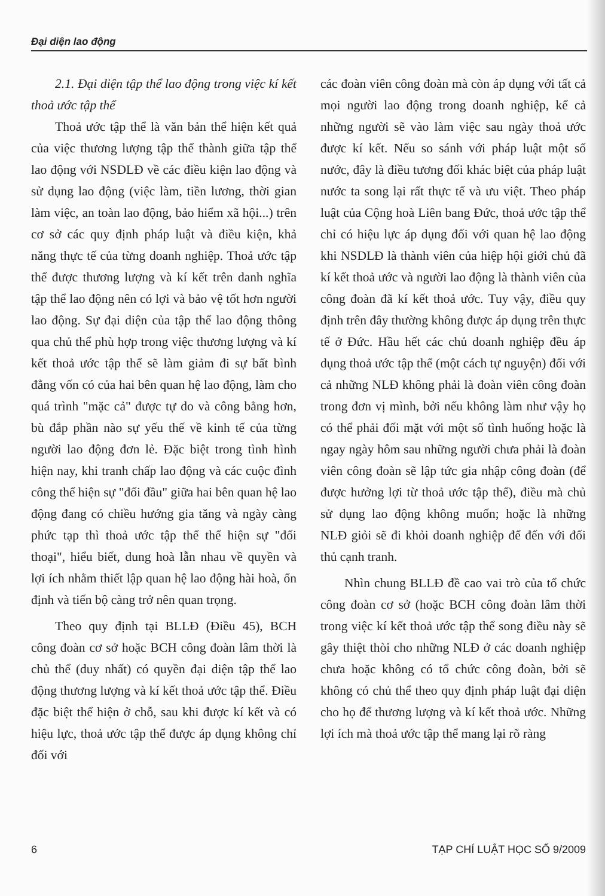Đại diện lao động
2.1. Đại diện tập thể lao động trong việc kí kết thoả ước tập thể
Thoả ước tập thể là văn bản thể hiện kết quả của việc thương lượng tập thể thành giữa tập thể lao động với NSDLĐ về các điều kiện lao động và sử dụng lao động (việc làm, tiền lương, thời gian làm việc, an toàn lao động, bảo hiểm xã hội...) trên cơ sở các quy định pháp luật và điều kiện, khả năng thực tế của từng doanh nghiệp. Thoả ước tập thể được thương lượng và kí kết trên danh nghĩa tập thể lao động nên có lợi và bảo vệ tốt hơn người lao động. Sự đại diện của tập thể lao động thông qua chủ thể phù hợp trong việc thương lượng và kí kết thoả ước tập thể sẽ làm giảm đi sự bất bình đẳng vốn có của hai bên quan hệ lao động, làm cho quá trình "mặc cả" được tự do và công bằng hơn, bù đắp phần nào sự yếu thế về kinh tế của từng người lao động đơn lẻ. Đặc biệt trong tình hình hiện nay, khi tranh chấp lao động và các cuộc đình công thể hiện sự "đối đầu" giữa hai bên quan hệ lao động đang có chiều hướng gia tăng và ngày càng phức tạp thì thoả ước tập thể thể hiện sự "đối thoại", hiểu biết, dung hoà lẫn nhau về quyền và lợi ích nhằm thiết lập quan hệ lao động hài hoà, ổn định và tiến bộ càng trở nên quan trọng.
Theo quy định tại BLLĐ (Điều 45), BCH công đoàn cơ sở hoặc BCH công đoàn lâm thời là chủ thể (duy nhất) có quyền đại diện tập thể lao động thương lượng và kí kết thoả ước tập thể. Điều đặc biệt thể hiện ở chỗ, sau khi được kí kết và có hiệu lực, thoả ước tập thể được áp dụng không chỉ đối với
các đoàn viên công đoàn mà còn áp dụng với tất cả mọi người lao động trong doanh nghiệp, kể cả những người sẽ vào làm việc sau ngày thoả ước được kí kết. Nếu so sánh với pháp luật một số nước, đây là điều tương đối khác biệt của pháp luật nước ta song lại rất thực tế và ưu việt. Theo pháp luật của Cộng hoà Liên bang Đức, thoả ước tập thể chỉ có hiệu lực áp dụng đối với quan hệ lao động khi NSDLĐ là thành viên của hiệp hội giới chủ đã kí kết thoả ước và người lao động là thành viên của công đoàn đã kí kết thoả ước. Tuy vậy, điều quy định trên đây thường không được áp dụng trên thực tế ở Đức. Hầu hết các chủ doanh nghiệp đều áp dụng thoả ước tập thể (một cách tự nguyện) đối với cả những NLĐ không phải là đoàn viên công đoàn trong đơn vị mình, bởi nếu không làm như vậy họ có thể phải đối mặt với một số tình huống hoặc là ngay ngày hôm sau những người chưa phải là đoàn viên công đoàn sẽ lập tức gia nhập công đoàn (để được hưởng lợi từ thoả ước tập thể), điều mà chủ sử dụng lao động không muốn; hoặc là những NLĐ giỏi sẽ đi khỏi doanh nghiệp để đến với đối thủ cạnh tranh.
Nhìn chung BLLĐ đề cao vai trò của tổ chức công đoàn cơ sở (hoặc BCH công đoàn lâm thời trong việc kí kết thoả ước tập thể song điều này sẽ gây thiệt thòi cho những NLĐ ở các doanh nghiệp chưa hoặc không có tổ chức công đoàn, bởi sẽ không có chủ thể theo quy định pháp luật đại diện cho họ để thương lượng và kí kết thoả ước. Những lợi ích mà thoả ước tập thể mang lại rõ ràng
6 TẠP CHÍ LUẬT HỌC SỐ 9/2009